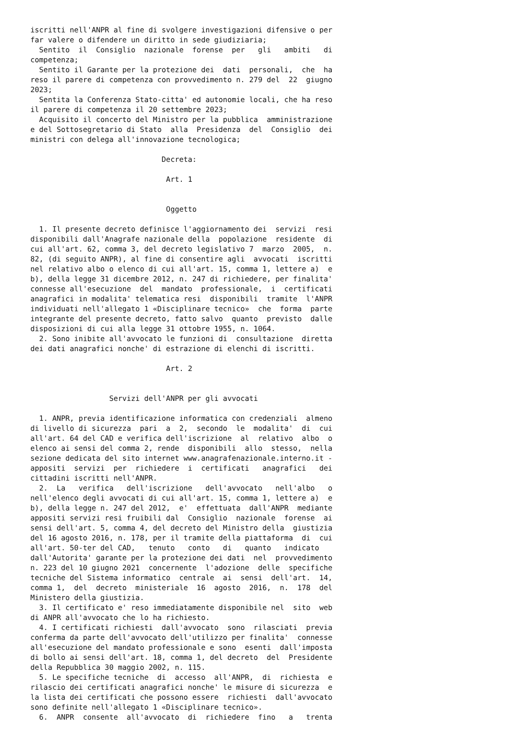iscritti nell'ANPR al fine di svolgere investigazioni difensive o per
far valere o difendere un diritto in sede giudiziaria;
  Sentito  il  Consiglio  nazionale  forense  per   gli   ambiti   di
competenza;
  Sentito il Garante per la protezione dei  dati  personali,  che  ha
reso il parere di competenza con provvedimento n. 279 del  22  giugno
2023;
  Sentita la Conferenza Stato-citta' ed autonomie locali, che ha reso
il parere di competenza il 20 settembre 2023;
  Acquisito il concerto del Ministro per la pubblica  amministrazione
e del Sottosegretario di Stato  alla  Presidenza  del  Consiglio  dei
ministri con delega all'innovazione tecnologica;

                              Decreta:

                               Art. 1


                               Oggetto

  1. Il presente decreto definisce l'aggiornamento dei  servizi  resi
disponibili dall'Anagrafe nazionale della  popolazione  residente  di
cui all'art. 62, comma 3, del decreto legislativo 7  marzo  2005,  n.
82, (di seguito ANPR), al fine di consentire agli  avvocati  iscritti
nel relativo albo o elenco di cui all'art. 15, comma 1, lettere a)  e
b), della legge 31 dicembre 2012, n. 247 di richiedere, per finalita'
connesse all'esecuzione  del  mandato  professionale,  i  certificati
anagrafici in modalita' telematica resi  disponibili  tramite  l'ANPR
individuati nell'allegato 1 «Disciplinare tecnico»  che  forma  parte
integrante del presente decreto, fatto salvo  quanto  previsto  dalle
disposizioni di cui alla legge 31 ottobre 1955, n. 1064.
  2. Sono inibite all'avvocato le funzioni di  consultazione  diretta
dei dati anagrafici nonche' di estrazione di elenchi di iscritti.

                               Art. 2


                  Servizi dell'ANPR per gli avvocati

  1. ANPR, previa identificazione informatica con credenziali  almeno
di livello di sicurezza  pari  a  2,  secondo  le  modalita'  di  cui
all'art. 64 del CAD e verifica dell'iscrizione  al  relativo  albo  o
elenco ai sensi del comma 2, rende  disponibili  allo  stesso,  nella
sezione dedicata del sito internet www.anagrafenazionale.interno.it -
appositi  servizi  per  richiedere  i  certificati   anagrafici   dei
cittadini iscritti nell'ANPR.
  2.  La   verifica   dell'iscrizione   dell'avvocato   nell'albo   o
nell'elenco degli avvocati di cui all'art. 15, comma 1, lettere a)  e
b), della legge n. 247 del 2012,  e'  effettuata  dall'ANPR  mediante
appositi servizi resi fruibili dal  Consiglio  nazionale  forense  ai
sensi dell'art. 5, comma 4, del decreto del Ministro della  giustizia
del 16 agosto 2016, n. 178, per il tramite della piattaforma  di  cui
all'art. 50-ter del CAD,   tenuto   conto   di   quanto   indicato
dall'Autorita' garante per la protezione dei dati  nel  provvedimento
n. 223 del 10 giugno 2021  concernente  l'adozione  delle  specifiche
tecniche del Sistema informatico  centrale  ai  sensi  dell'art.  14,
comma 1,  del  decreto  ministeriale  16  agosto  2016,  n.  178  del
Ministero della giustizia.
  3. Il certificato e' reso immediatamente disponibile nel  sito  web
di ANPR all'avvocato che lo ha richiesto.
  4. I certificati richiesti  dall'avvocato  sono  rilasciati  previa
conferma da parte dell'avvocato dell'utilizzo per finalita'  connesse
all'esecuzione del mandato professionale e sono  esenti  dall'imposta
di bollo ai sensi dell'art. 18, comma 1, del decreto  del  Presidente
della Repubblica 30 maggio 2002, n. 115.
  5. Le specifiche tecniche  di  accesso  all'ANPR,  di  richiesta  e
rilascio dei certificati anagrafici nonche' le misure di sicurezza  e
la lista dei certificati che possono essere  richiesti  dall'avvocato
sono definite nell'allegato 1 «Disciplinare tecnico».
  6.  ANPR  consente  all'avvocato  di  richiedere  fino   a   trenta